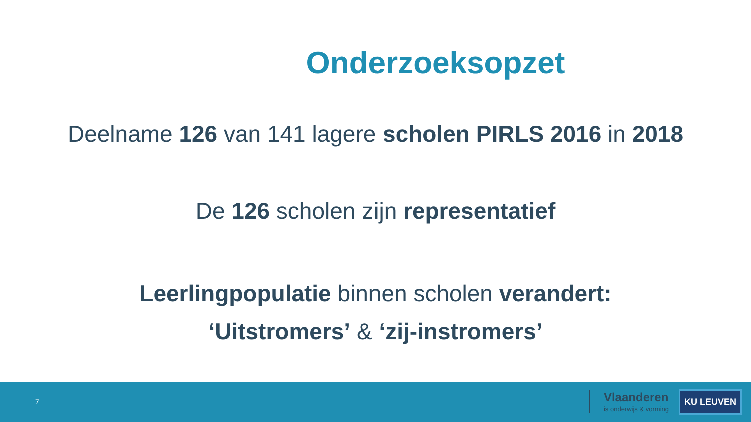Onderzoeksopzet
Deelname 126 van 141 lagere scholen PIRLS 2016 in 2018
De 126 scholen zijn representatief
Leerlingpopulatie binnen scholen verandert:
‘Uitstromers’ & ‘zij-instromers’
7
Vlaanderen
is onderwijs & vorming
KU LEUVEN